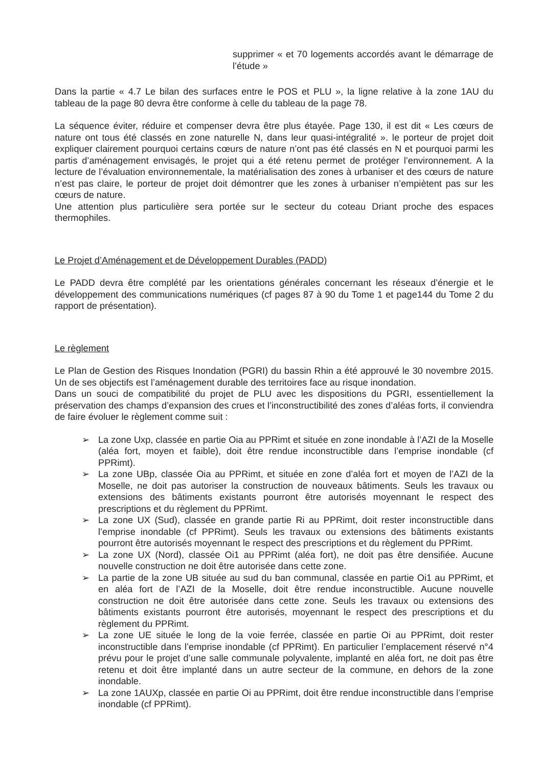supprimer « et 70 logements accordés avant le démarrage de l’étude »
Dans la partie « 4.7 Le bilan des surfaces entre le POS et PLU », la ligne relative à la zone 1AU du tableau de la page 80 devra être conforme à celle du tableau de la page 78.
La séquence éviter, réduire et compenser devra être plus étayée. Page 130, il est dit « Les cœurs de nature ont tous été classés en zone naturelle N, dans leur quasi-intégralité ». le porteur de projet doit expliquer clairement pourquoi certains cœurs de nature n’ont pas été classés en N et pourquoi parmi les partis d’aménagement envisagés, le projet qui a été retenu permet de protéger l’environnement. A la lecture de l’évaluation environnementale, la matérialisation des zones à urbaniser et des cœurs de nature n’est pas claire, le porteur de projet doit démontrer que les zones à urbaniser n’empiètent pas sur les cœurs de nature.
Une attention plus particulière sera portée sur le secteur du coteau Driant proche des espaces thermophiles.
Le Projet d’Aménagement et de Développement Durables (PADD)
Le PADD devra être complété par les orientations générales concernant les réseaux d’énergie et le développement des communications numériques (cf pages 87 à 90 du Tome 1 et page144 du Tome 2 du rapport de présentation).
Le règlement
Le Plan de Gestion des Risques Inondation (PGRI) du bassin Rhin a été approuvé le 30 novembre 2015. Un de ses objectifs est l’aménagement durable des territoires face au risque inondation.
Dans un souci de compatibilité du projet de PLU avec les dispositions du PGRI, essentiellement la préservation des champs d’expansion des crues et l’inconstructibilité des zones d’aléas forts, il conviendra de faire évoluer le règlement comme suit :
➢ La zone Uxp, classée en partie Oia au PPRimt et située en zone inondable à l’AZI de la Moselle (aléa fort, moyen et faible), doit être rendue inconstructible dans l’emprise inondable (cf PPRimt).
➢ La zone UBp, classée Oia au PPRimt, et située en zone d’aléa fort et moyen de l’AZI de la Moselle, ne doit pas autoriser la construction de nouveaux bâtiments. Seuls les travaux ou extensions des bâtiments existants pourront être autorisés moyennant le respect des prescriptions et du règlement du PPRimt.
➢ La zone UX (Sud), classée en grande partie Ri au PPRimt, doit rester inconstructible dans l’emprise inondable (cf PPRimt). Seuls les travaux ou extensions des bâtiments existants pourront être autorisés moyennant le respect des prescriptions et du règlement du PPRimt.
➢ La zone UX (Nord), classée Oi1 au PPRimt (aléa fort), ne doit pas être densifiée. Aucune nouvelle construction ne doit être autorisée dans cette zone.
➢ La partie de la zone UB située au sud du ban communal, classée en partie Oi1 au PPRimt, et en aléa fort de l’AZI de la Moselle, doit être rendue inconstructible. Aucune nouvelle construction ne doit être autorisée dans cette zone. Seuls les travaux ou extensions des bâtiments existants pourront être autorisés, moyennant le respect des prescriptions et du règlement du PPRimt.
➢ La zone UE située le long de la voie ferrée, classée en partie Oi au PPRimt, doit rester inconstructible dans l’emprise inondable (cf PPRimt). En particulier l’emplacement réservé n°4 prévu pour le projet d’une salle communale polyvalente, implanté en aléa fort, ne doit pas être retenu et doit être implanté dans un autre secteur de la commune, en dehors de la zone inondable.
➢ La zone 1AUXp, classée en partie Oi au PPRimt, doit être rendue inconstructible dans l’emprise inondable (cf PPRimt).